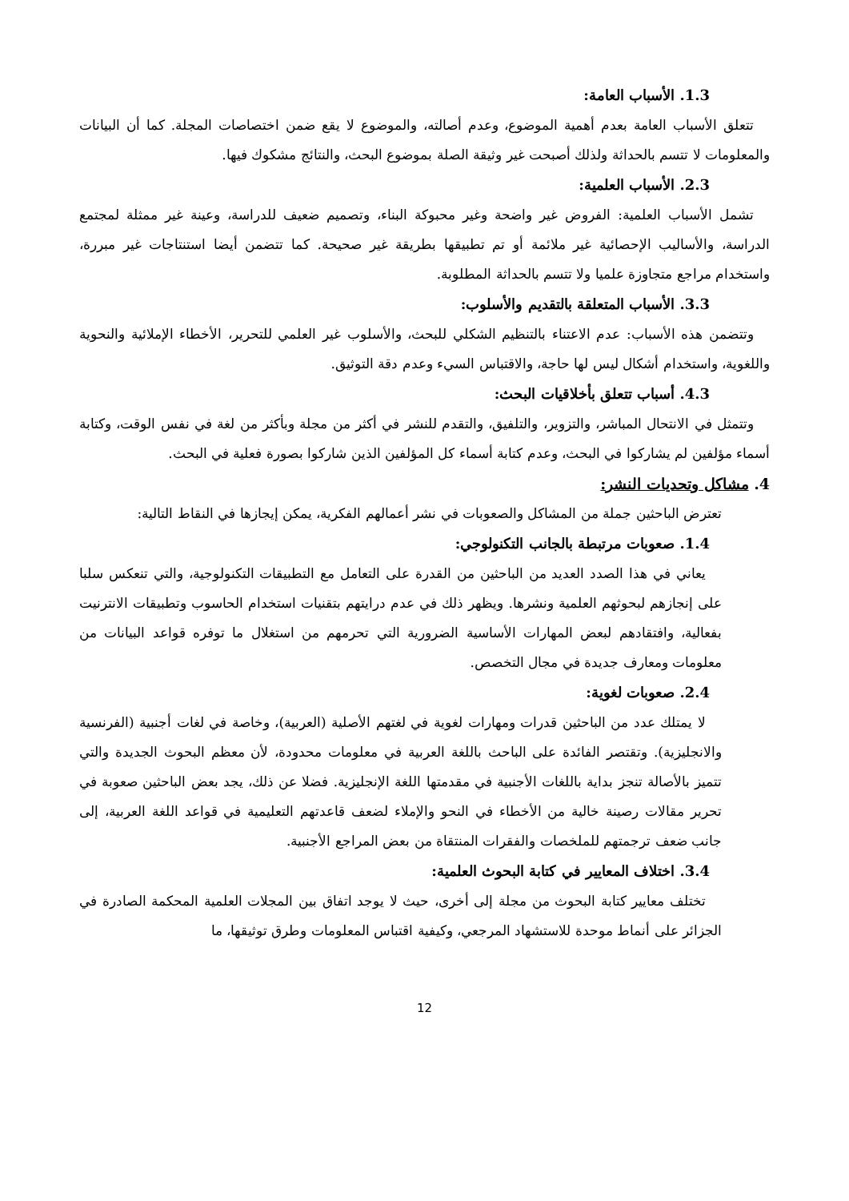1.3. الأسباب العامة:
تتعلق الأسباب العامة بعدم أهمية الموضوع، وعدم أصالته، والموضوع لا يقع ضمن اختصاصات المجلة. كما أن البيانات والمعلومات لا تتسم بالحداثة ولذلك أصبحت غير وثيقة الصلة بموضوع البحث، والنتائج مشكوك فيها.
2.3. الأسباب العلمية:
تشمل الأسباب العلمية: الفروض غير واضحة وغير محبوكة البناء، وتصميم ضعيف للدراسة، وعينة غير ممثلة لمجتمع الدراسة، والأساليب الإحصائية غير ملائمة أو تم تطبيقها بطريقة غير صحيحة. كما تتضمن أيضا استنتاجات غير مبررة، واستخدام مراجع متجاوزة علميا ولا تتسم بالحداثة المطلوبة.
3.3. الأسباب المتعلقة بالتقديم والأسلوب:
وتتضمن هذه الأسباب: عدم الاعتناء بالتنظيم الشكلي للبحث، والأسلوب غير العلمي للتحرير، الأخطاء الإملائية والنحوية واللغوية، واستخدام أشكال ليس لها حاجة، والاقتباس السيء وعدم دقة التوثيق.
4.3. أسباب تتعلق بأخلاقيات البحث:
وتتمثل في الانتحال المباشر، والتزوير، والتلفيق، والتقدم للنشر في أكثر من مجلة وبأكثر من لغة في نفس الوقت، وكتابة أسماء مؤلفين لم يشاركوا في البحث، وعدم كتابة أسماء كل المؤلفين الذين شاركوا بصورة فعلية في البحث.
4. مشاكل وتحديات النشر:
تعترض الباحثين جملة من المشاكل والصعوبات في نشر أعمالهم الفكرية، يمكن إيجازها في النقاط التالية:
1.4. صعوبات مرتبطة بالجانب التكنولوجي:
يعاني في هذا الصدد العديد من الباحثين من القدرة على التعامل مع التطبيقات التكنولوجية، والتي تنعكس سلبا على إنجازهم لبحوثهم العلمية ونشرها. ويظهر ذلك في عدم درايتهم بتقنيات استخدام الحاسوب وتطبيقات الانترنيت بفعالية، وافتقادهم لبعض المهارات الأساسية الضرورية التي تحرمهم من استغلال ما توفره قواعد البيانات من معلومات ومعارف جديدة في مجال التخصص.
2.4. صعوبات لغوية:
لا يمتلك عدد من الباحثين قدرات ومهارات لغوية في لغتهم الأصلية (العربية)، وخاصة في لغات أجنبية (الفرنسية والانجليزية). وتقتصر الفائدة على الباحث باللغة العربية في معلومات محدودة، لأن معظم البحوث الجديدة والتي تتميز بالأصالة تنجز بداية باللغات الأجنبية في مقدمتها اللغة الإنجليزية. فضلا عن ذلك، يجد بعض الباحثين صعوبة في تحرير مقالات رصينة خالية من الأخطاء في النحو والإملاء لضعف قاعدتهم التعليمية في قواعد اللغة العربية، إلى جانب ضعف ترجمتهم للملخصات والفقرات المنتقاة من بعض المراجع الأجنبية.
3.4. اختلاف المعايير في كتابة البحوث العلمية:
تختلف معايير كتابة البحوث من مجلة إلى أخرى، حيث لا يوجد اتفاق بين المجلات العلمية المحكمة الصادرة في الجزائر على أنماط موحدة للاستشهاد المرجعي، وكيفية اقتباس المعلومات وطرق توثيقها، ما
12